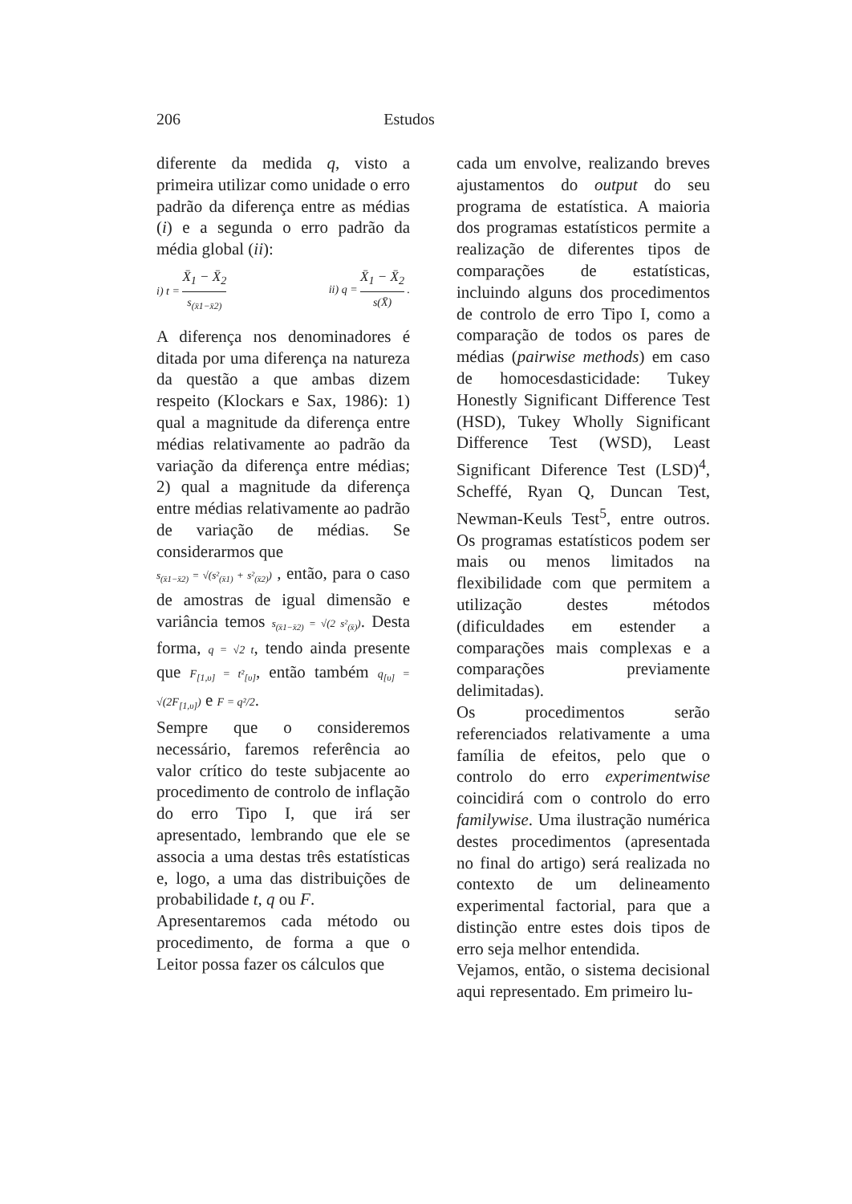206 Estudos
diferente da medida q, visto a primeira utilizar como unidade o erro padrão da diferença entre as médias (i) e a segunda o erro padrão da média global (ii):
i) t = X̄<sub>1</sub> − X̄<sub>2</sub> s<sub>(x̄1−x̄2)</sub> ii) q = X̄<sub>1</sub> − X̄<sub>2</sub> s(X̄) .
A diferença nos denominadores é ditada por uma diferença na natureza da questão a que ambas dizem respeito (Klockars e Sax, 1986): 1) qual a magnitude da diferença entre médias relativamente ao padrão da variação da diferença entre médias; 2) qual a magnitude da diferença entre médias relativamente ao padrão de variação de médias. Se considerarmos que
s<sub>(x̄1−x̄2)</sub> = √(s²<sub>(x̄1)</sub> + s²<sub>(x̄2)</sub>) , então, para o caso de amostras de igual dimensão e variância temos s<sub>(x̄1−x̄2)</sub> = √(2 s²<sub>(x̄)</sub>). Desta forma, q = √2 t, tendo ainda presente que F<sub>[1,υ]</sub> = t²<sub>[υ]</sub>, então também q<sub>[υ]</sub> = √(2F<sub>[1,υ]</sub>) e F = q²/2.
Sempre que o consideremos necessário, faremos referência ao valor crítico do teste subjacente ao procedimento de controlo de inflação do erro Tipo I, que irá ser apresentado, lembrando que ele se associa a uma destas três estatísticas e, logo, a uma das distribuições de probabilidade t, q ou F.
Apresentaremos cada método ou procedimento, de forma a que o Leitor possa fazer os cálculos que
cada um envolve, realizando breves ajustamentos do output do seu programa de estatística. A maioria dos programas estatísticos permite a realização de diferentes tipos de comparações de estatísticas, incluindo alguns dos procedimentos de controlo de erro Tipo I, como a comparação de todos os pares de médias (pairwise methods) em caso de homocesdasticidade: Tukey Honestly Significant Difference Test (HSD), Tukey Wholly Significant Difference Test (WSD), Least Significant Diference Test (LSD)<sup>4</sup>, Scheffé, Ryan Q, Duncan Test, Newman-Keuls Test<sup>5</sup>, entre outros. Os programas estatísticos podem ser mais ou menos limitados na flexibilidade com que permitem a utilização destes métodos (dificuldades em estender a comparações mais complexas e a comparações previamente delimitadas).
Os procedimentos serão referenciados relativamente a uma família de efeitos, pelo que o controlo do erro experimentwise coincidirá com o controlo do erro familywise. Uma ilustração numérica destes procedimentos (apresentada no final do artigo) será realizada no contexto de um delineamento experimental factorial, para que a distinção entre estes dois tipos de erro seja melhor entendida.
Vejamos, então, o sistema decisional aqui representado. Em primeiro lu-